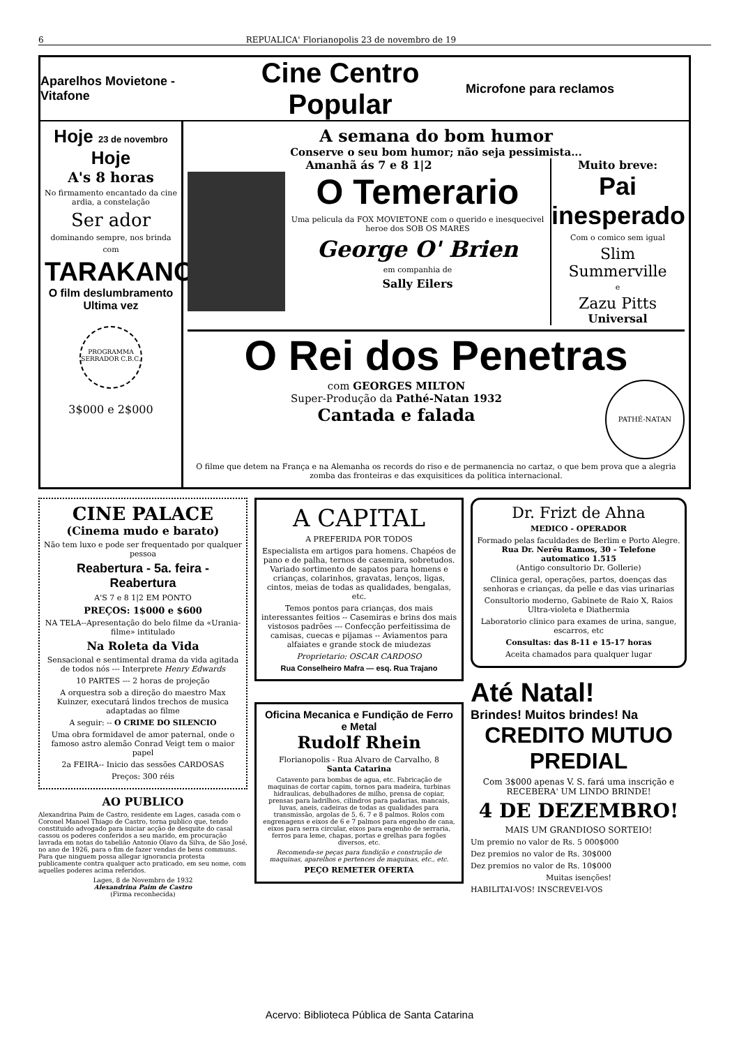6 REPUALICA' Florianopolis 23 de novembro de 19
Aparelhos Movietone - Vitafone
Cine Centro Popular
Microfone para reclamos
Hoje 23 de novembro Hoje
A's 8 horas
No firmamento encantado da cine ardia, a constelação
Ser ador
dominando sempre, nos brinda
com
TARAKANOVA
O film deslumbramento
Ultima vez
PROGRAMMA SERRADOR C.B.C.
3$000 e 2$000
A semana do bom humor
Conserve o seu bom humor; não seja pessimista...
Amanhã ás 7 e 8 1|2
O Temerario
Uma pelicula da FOX MOVIETONE com o querido e inesquecivel heroe dos SOB OS MARES
George O' Brien
em companhia de
Sally Eilers
Muito breve:
Pai inesperado
Com o comico sem igual
Slim Summerville
e
Zazu Pitts
Universal
O Rei dos Penetras
com GEORGES MILTON
Super-Produção da Pathé-Natan 1932
Cantada e falada
PATHÉ-NATAN
O filme que detem na França e na Alemanha os records do riso e de permanencia no cartaz, o que bem prova que a alegria zomba das fronteiras e das exquisitices da politica internacional.
CINE PALACE
(Cinema mudo e barato)
Não tem luxo e pode ser frequentado por qualquer pessoa
Reabertura - 5a. feira - Reabertura
A'S 7 e 8 1|2 EM PONTO
PREÇOS: 1$000 e $600
NA TELA--Apresentação do belo filme da «Urania-filme» intitulado
Na Roleta da Vida
Sensacional e sentimental drama da vida agitada de todos nós --- Interprete Henry Edwards
10 PARTES --- 2 horas de projeção
A orquestra sob a direção do maestro Max Kuinzer, executará lindos trechos de musica adaptadas ao filme
A seguir: -- O CRIME DO SILENCIO
Uma obra formidavel de amor paternal, onde o famoso astro alemão Conrad Veigt tem o maior papel
2a FEIRA-- Inicio das sessões CARDOSAS
Preços: 300 réis
AO PUBLICO
Alexandrina Paim de Castro, residente em Lages, casada com o Coronel Manoel Thiago de Castro, torna publico que, tendo constituido advogado para iniciar acção de desquite do casal cassou os poderes conferidos a seu marido, em procuração lavrada em notas do tabelião Antonio Olavo da Silva, de São José, no ano de 1926, para o fim de fazer vendas de bens communs. Para que ninguem possa allegar ignorancia protesta publicamente contra qualquer acto praticado, em seu nome, com aquelles poderes acima referidos.
Lages, 8 de Novembro de 1932
Alexandrina Paim de Castro
(Firma reconhecida)
A CAPITAL
A PREFERIDA POR TODOS
Especialista em artigos para homens. Chapéos de pano e de palha, ternos de casemira, sobretudos. Variado sortimento de sapatos para homens e crianças, colarinhos, gravatas, lenços, ligas, cintos, meias de todas as qualidades, bengalas, etc.
Temos pontos para crianças, dos mais interessantes feitios -- Casemiras e brins dos mais vistosos padrões --- Confecção perfeitissima de camisas, cuecas e pijamas -- Aviamentos para alfaiates e grande stock de miudezas
Proprietario: OSCAR CARDOSO
Rua Conselheiro Mafra — esq. Rua Trajano
Oficina Mecanica e Fundição de Ferro e Metal
Rudolf Rhein
Florianopolis - Rua Alvaro de Carvalho, 8
Santa Catarina
Catavento para bombas de agua, etc. Fabricação de maquinas de cortar capim, tornos para madeira, turbinas hidraulicas, debulhadores de milho, prensa de copiar, prensas para ladrilhos, cilindros para padarias, mancais, luvas, aneis, cadeiras de todas as qualidades para transmissão, argolas de 5, 6, 7 e 8 palmos. Rolos com engrenagens e eixos de 6 e 7 palmos para engenho de cana, eixos para serra circular, eixos para engenho de serraria, ferros para leme, chapas, portas e grelhas para fogões diversos, etc.
Recomenda-se peças para fundição e construção de maquinas, aparelhos e pertences de maquinas, etc., etc.
PEÇO REMETER OFERTA
Dr. Frizt de Ahna
MEDICO - OPERADOR
Formado pelas faculdades de Berlim e Porto Alegre.
Rua Dr. Nerêu Ramos, 30 - Telefone automatico 1.515
(Antigo consultorio Dr. Gollerie)
Clinica geral, operações, partos, doenças das senhoras e crianças, da pelle e das vias urinarias
Consultorio moderno, Gabinete de Raio X, Raios Ultra-violeta e Diathermia
Laboratorio clinico para exames de urina, sangue, escarros, etc
Consultas: das 8-11 e 15-17 horas
Aceita chamados para qualquer lugar
Até Natal!
Brindes! Muitos brindes! Na
CREDITO MUTUO PREDIAL
Com 3$000 apenas V. S. fará uma inscrição e RECEBERA' UM LINDO BRINDE!
4 DE DEZEMBRO!
MAIS UM GRANDIOSO SORTEIO!
Um premio no valor de Rs. 5 000$000
Dez premios no valor de Rs. 30$000
Dez premios no valor de Rs. 10$000
Muitas isenções!
HABILITAI-VOS! INSCREVEI-VOS
Acervo: Biblioteca Pública de Santa Catarina